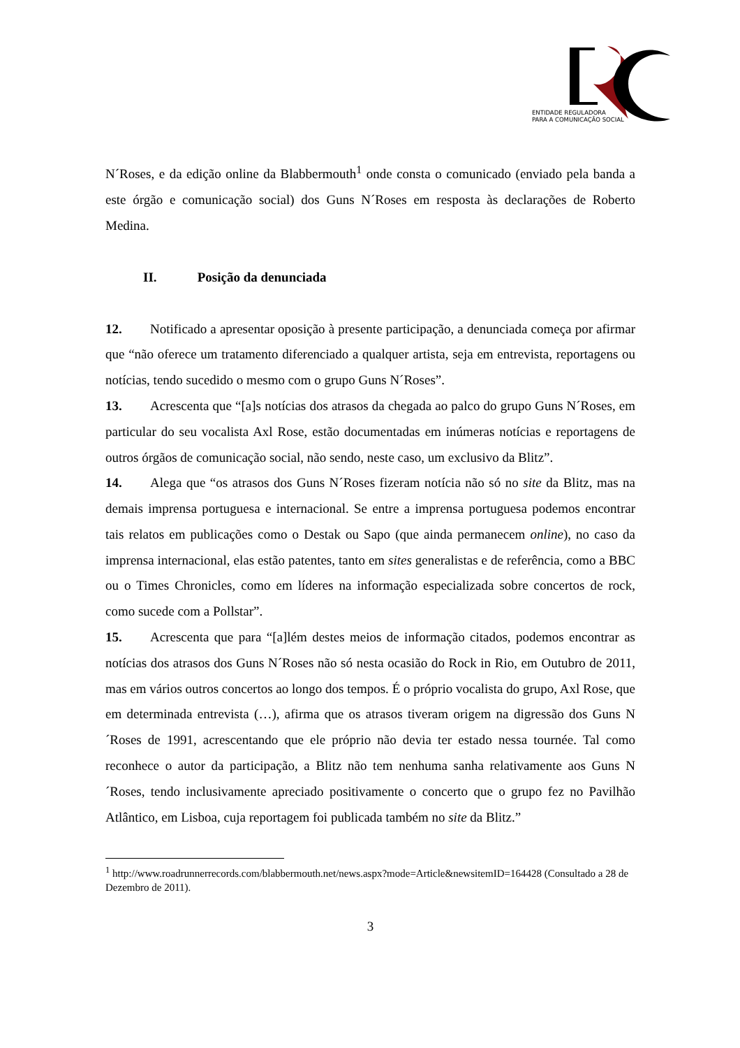ENTIDADE REGULADORA
PARA A COMUNICAÇÃO SOCIAL
N´Roses, e da edição online da Blabbermouth<sup>1</sup> onde consta o comunicado (enviado pela banda a este órgão e comunicação social) dos Guns N´Roses em resposta às declarações de Roberto Medina.
II. Posição da denunciada
12. Notificado a apresentar oposição à presente participação, a denunciada começa por afirmar que “não oferece um tratamento diferenciado a qualquer artista, seja em entrevista, reportagens ou notícias, tendo sucedido o mesmo com o grupo Guns N´Roses”.
13. Acrescenta que “[a]s notícias dos atrasos da chegada ao palco do grupo Guns N´Roses, em particular do seu vocalista Axl Rose, estão documentadas em inúmeras notícias e reportagens de outros órgãos de comunicação social, não sendo, neste caso, um exclusivo da Blitz”.
14. Alega que “os atrasos dos Guns N´Roses fizeram notícia não só no site da Blitz, mas na demais imprensa portuguesa e internacional. Se entre a imprensa portuguesa podemos encontrar tais relatos em publicações como o Destak ou Sapo (que ainda permanecem online), no caso da imprensa internacional, elas estão patentes, tanto em sites generalistas e de referência, como a BBC ou o Times Chronicles, como em líderes na informação especializada sobre concertos de rock, como sucede com a Pollstar”.
15. Acrescenta que para “[a]lém destes meios de informação citados, podemos encontrar as notícias dos atrasos dos Guns N´Roses não só nesta ocasião do Rock in Rio, em Outubro de 2011, mas em vários outros concertos ao longo dos tempos. É o próprio vocalista do grupo, Axl Rose, que em determinada entrevista (…), afirma que os atrasos tiveram origem na digressão dos Guns N´Roses de 1991, acrescentando que ele próprio não devia ter estado nessa tournée. Tal como reconhece o autor da participação, a Blitz não tem nenhuma sanha relativamente aos Guns N´Roses, tendo inclusivamente apreciado positivamente o concerto que o grupo fez no Pavilhão Atlântico, em Lisboa, cuja reportagem foi publicada também no site da Blitz.”
<sup>1</sup> http://www.roadrunnerrecords.com/blabbermouth.net/news.aspx?mode=Article&newsitemID=164428 (Consultado a 28 de Dezembro de 2011).
3